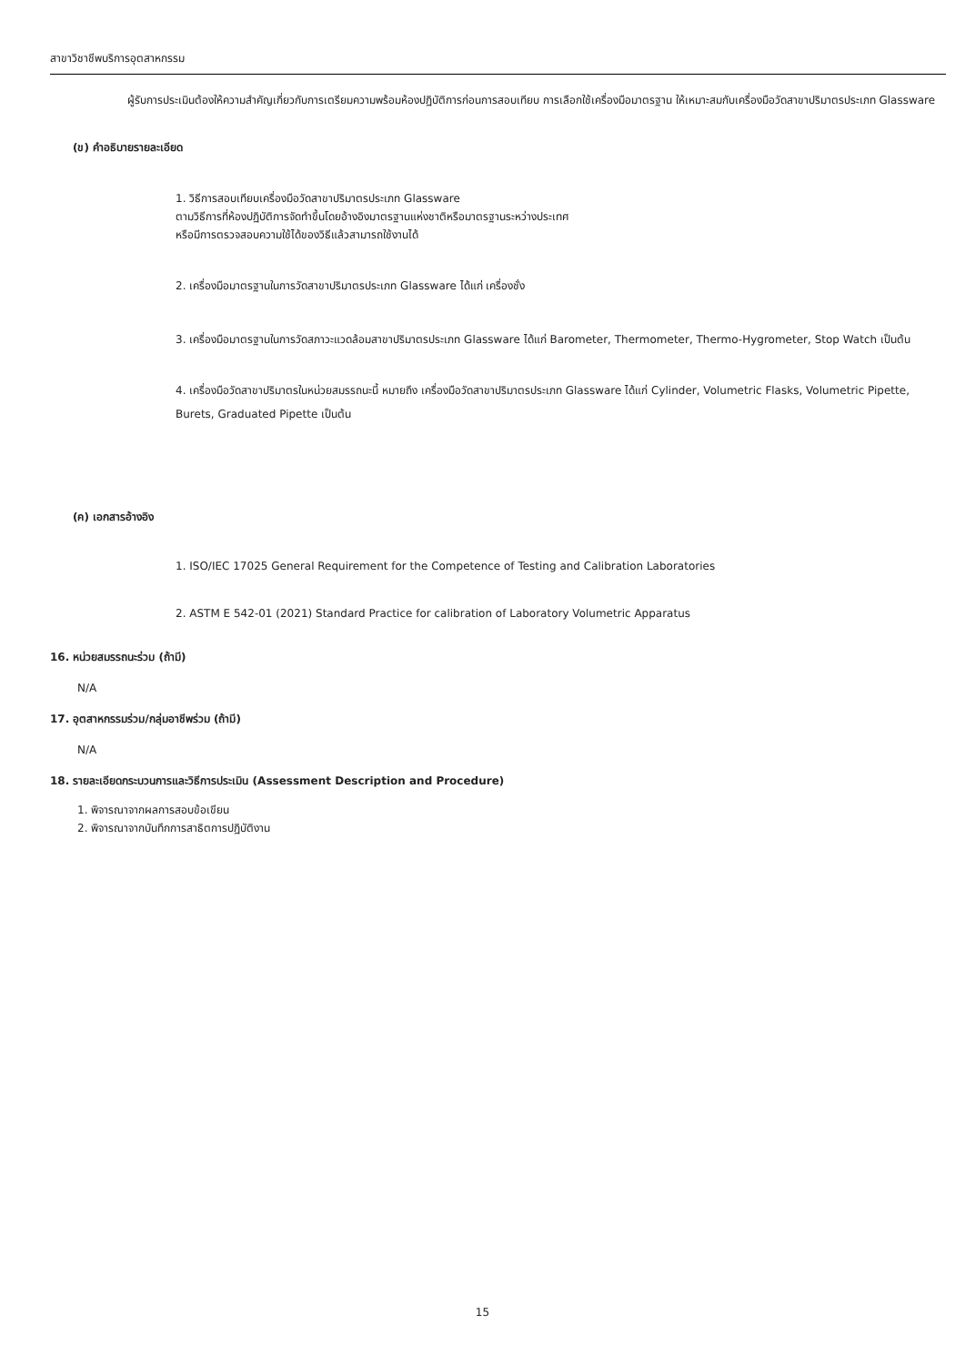สาขาวิชาชีพบริการอุตสาหกรรม
ผู้รับการประเมินต้องให้ความสำคัญเกี่ยวกับการเตรียมความพร้อมห้องปฏิบัติการก่อนการสอบเทียบ การเลือกใช้เครื่องมือมาตรฐาน ให้เหมาะสมกับเครื่องมือวัดสาขาปริมาตรประเภท Glassware
(ข) คำอธิบายรายละเอียด
1. วิธีการสอบเทียบเครื่องมือวัดสาขาปริมาตรประเภท Glassware
ตามวิธีการที่ห้องปฏิบัติการจัดทำขึ้นโดยอ้างอิงมาตรฐานแห่งชาติหรือมาตรฐานระหว่างประเทศ
หรือมีการตรวจสอบความใช้ได้ของวิธีแล้วสามารถใช้งานได้
2. เครื่องมือมาตรฐานในการวัดสาขาปริมาตรประเภท Glassware ได้แก่ เครื่องชั่ง
3. เครื่องมือมาตรฐานในการวัดสภาวะแวดล้อมสาขาปริมาตรประเภท Glassware ได้แก่ Barometer, Thermometer, Thermo-Hygrometer, Stop Watch เป็นต้น
4. เครื่องมือวัดสาขาปริมาตรในหน่วยสมรรถนะนี้ หมายถึง เครื่องมือวัดสาขาปริมาตรประเภท Glassware ได้แก่ Cylinder, Volumetric Flasks, Volumetric Pipette, Burets, Graduated Pipette เป็นต้น
(ค) เอกสารอ้างอิง
1. ISO/IEC 17025 General Requirement for the Competence of Testing and Calibration Laboratories
2. ASTM E 542-01 (2021) Standard Practice for calibration of Laboratory Volumetric Apparatus
16. หน่วยสมรรถนะร่วม (ถ้ามี)
N/A
17. อุตสาหกรรมร่วม/กลุ่มอาชีพร่วม (ถ้ามี)
N/A
18. รายละเอียดกระบวนการและวิธีการประเมิน (Assessment Description and Procedure)
1. พิจารณาจากผลการสอบข้อเขียน
2. พิจารณาจากบันทึกการสาธิตการปฏิบัติงาน
15